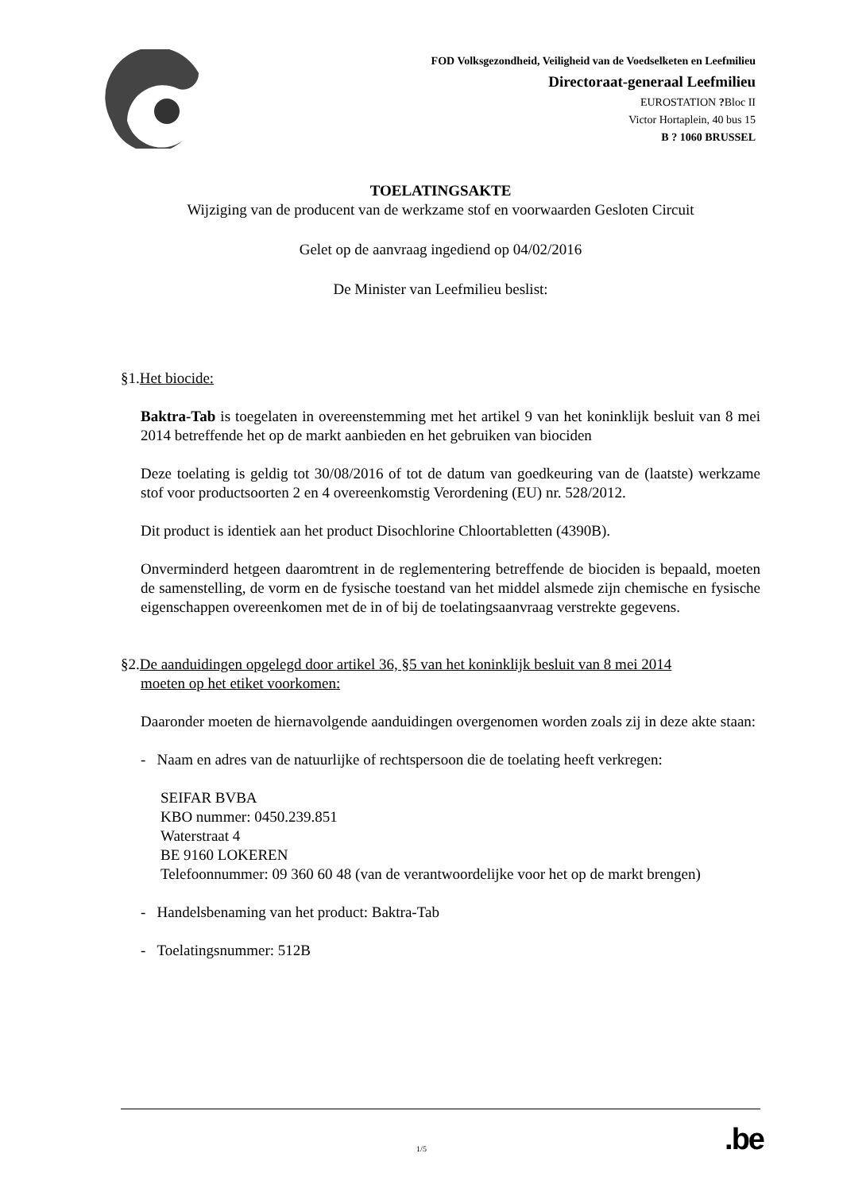FOD Volksgezondheid, Veiligheid van de Voedselketen en Leefmilieu
Directoraat-generaal Leefmilieu
EUROSTATION ?Bloc II
Victor Hortaplein, 40 bus 15
B ? 1060 BRUSSEL
TOELATINGSAKTE
Wijziging van de producent van de werkzame stof en voorwaarden Gesloten Circuit
Gelet op de aanvraag ingediend op 04/02/2016
De Minister van Leefmilieu beslist:
§1.Het biocide:
Baktra-Tab is toegelaten in overeenstemming met het artikel 9 van het koninklijk besluit van 8 mei 2014 betreffende het op de markt aanbieden en het gebruiken van biociden
Deze toelating is geldig tot 30/08/2016 of tot de datum van goedkeuring van de (laatste) werkzame stof voor productsoorten 2 en 4 overeenkomstig Verordening (EU) nr. 528/2012.
Dit product is identiek aan het product Disochlorine Chloortabletten (4390B).
Onverminderd hetgeen daaromtrent in de reglementering betreffende de biociden is bepaald, moeten de samenstelling, de vorm en de fysische toestand van het middel alsmede zijn chemische en fysische eigenschappen overeenkomen met de in of bij de toelatingsaanvraag verstrekte gegevens.
§2.De aanduidingen opgelegd door artikel 36, §5 van het koninklijk besluit van 8 mei 2014
moeten op het etiket voorkomen:
Daaronder moeten de hiernavolgende aanduidingen overgenomen worden zoals zij in deze akte staan:
- Naam en adres van de natuurlijke of rechtspersoon die de toelating heeft verkregen:
SEIFAR BVBA
KBO nummer: 0450.239.851
Waterstraat 4
BE 9160 LOKEREN
Telefoonnummer: 09 360 60 48 (van de verantwoordelijke voor het op de markt brengen)
- Handelsbenaming van het product: Baktra-Tab
- Toelatingsnummer: 512B
.be 1/5